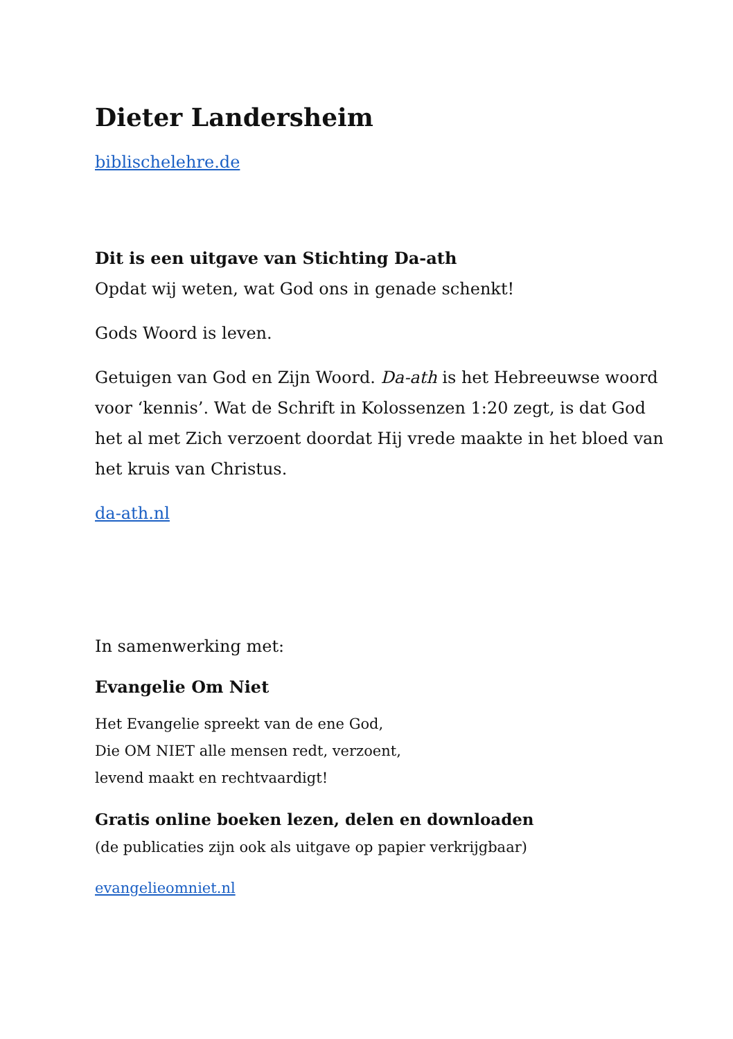Dieter Landersheim
biblischelehre.de
Dit is een uitgave van Stichting Da-ath
Opdat wij weten, wat God ons in genade schenkt!
Gods Woord is leven.
Getuigen van God en Zijn Woord. Da-ath is het Hebreeuwse woord voor ‘kennis’. Wat de Schrift in Kolossenzen 1:20 zegt, is dat God het al met Zich verzoent doordat Hij vrede maakte in het bloed van het kruis van Christus.
da-ath.nl
In samenwerking met:
Evangelie Om Niet
Het Evangelie spreekt van de ene God,
Die OM NIET alle mensen redt, verzoent,
levend maakt en rechtvaardigt!
Gratis online boeken lezen, delen en downloaden
(de publicaties zijn ook als uitgave op papier verkrijgbaar)
evangelieomniet.nl